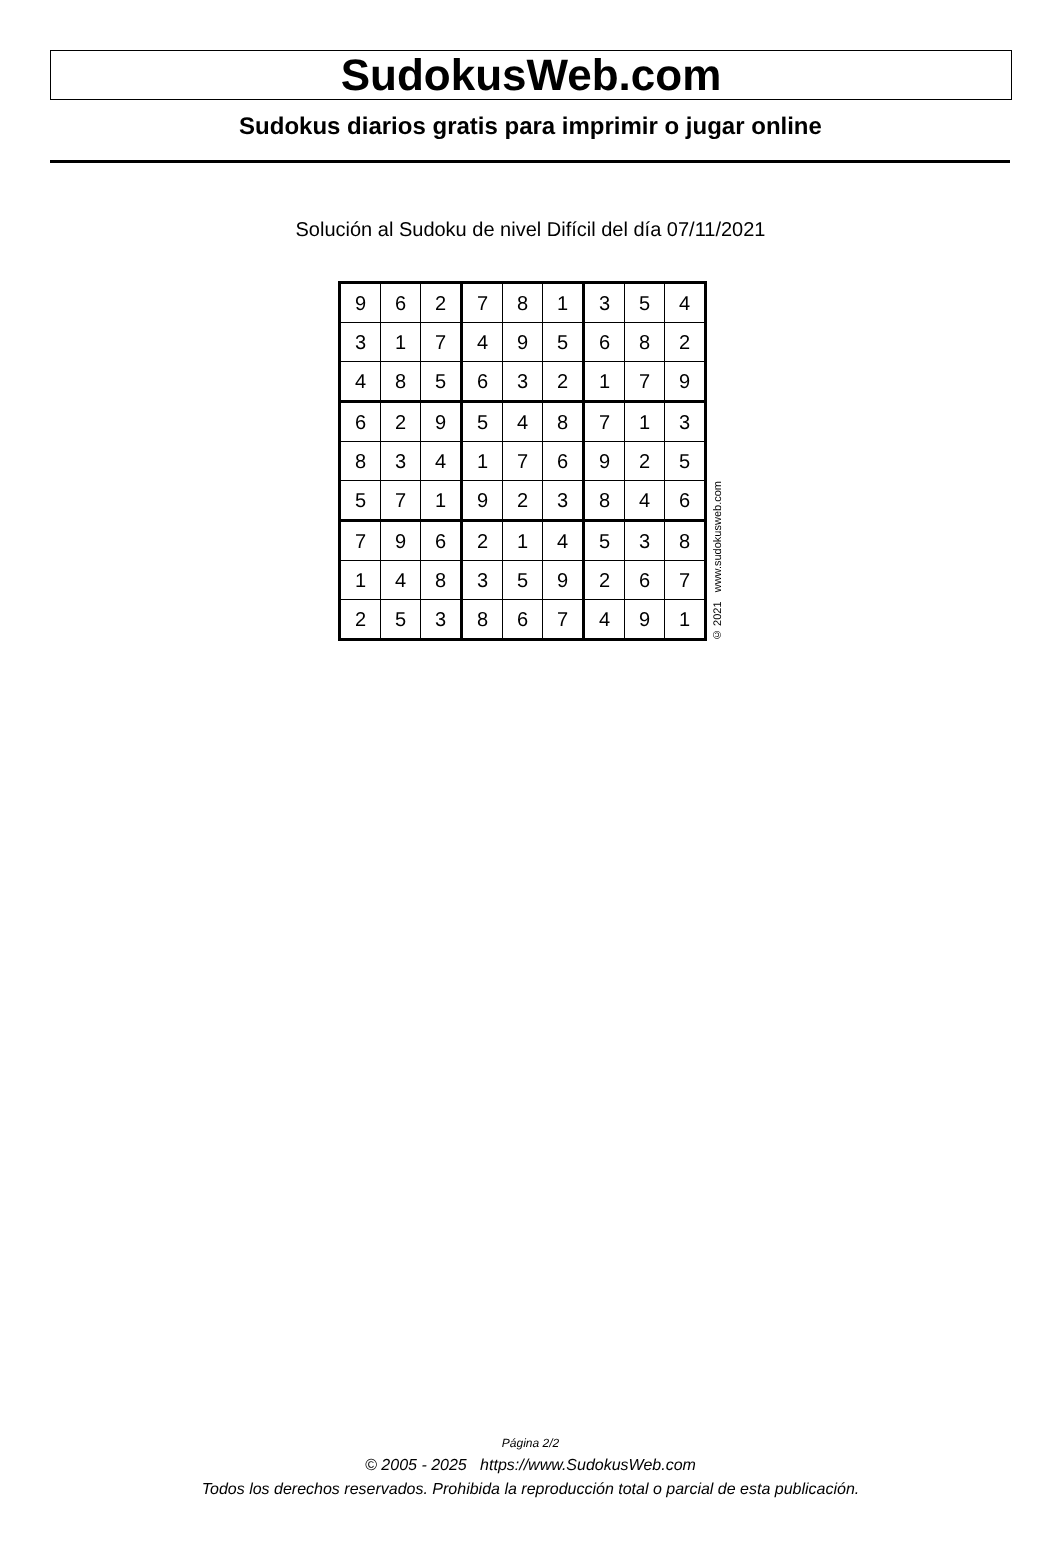SudokusWeb.com
Sudokus diarios gratis para imprimir o jugar online
Solución al Sudoku de nivel Difícil del día 07/11/2021
| 9 | 6 | 2 | 7 | 8 | 1 | 3 | 5 | 4 |
| 3 | 1 | 7 | 4 | 9 | 5 | 6 | 8 | 2 |
| 4 | 8 | 5 | 6 | 3 | 2 | 1 | 7 | 9 |
| 6 | 2 | 9 | 5 | 4 | 8 | 7 | 1 | 3 |
| 8 | 3 | 4 | 1 | 7 | 6 | 9 | 2 | 5 |
| 5 | 7 | 1 | 9 | 2 | 3 | 8 | 4 | 6 |
| 7 | 9 | 6 | 2 | 1 | 4 | 5 | 3 | 8 |
| 1 | 4 | 8 | 3 | 5 | 9 | 2 | 6 | 7 |
| 2 | 5 | 3 | 8 | 6 | 7 | 4 | 9 | 1 |
© 2021 www.sudokusweb.com
Página 2/2
© 2005 - 2025 https://www.SudokusWeb.com
Todos los derechos reservados. Prohibida la reproducción total o parcial de esta publicación.